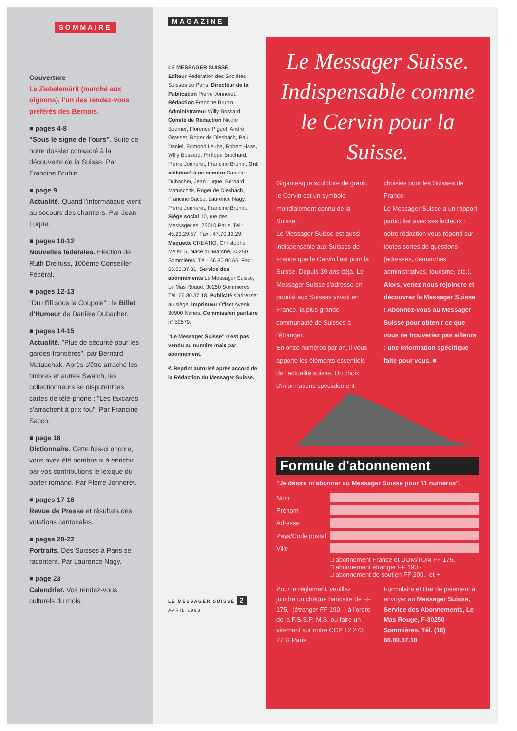SOMMAIRE
Couverture
Le Ziebelemärit (marché aux oignons), l'un des rendez-vous préférés des Bernois.
■ pages 4-8
"Sous le signe de l'ours". Suite de notre dossier consacré à la découverte de la Suisse. Par Francine Bruhin.
■ page 9
Actualité. Quand l'informatique vient au secours des chantiers. Par Jean Luque.
■ pages 10-12
Nouvelles fédérales. Election de Ruth Dreifuss, 100ème Conseiller Fédéral.
■ pages 12-13
"Du rififi sous la Coupole" : le Billet d'Humeur de Danièle Dubacher.
■ pages 14-15
Actualité. "Plus de sécurité pour les gardes-frontières". par Bernard Matuschak. Après s'être arraché les timbres et autres Swatch, les collectionneurs se disputent les cartes de télé-phone : "Les taxcards s'arrachent à prix fou". Par Francine Sacco.
■ page 16
Dictionnaire. Cette fois-ci encore, vous avez été nombreux à enrichir par vos contributions le lexique du parler romand. Par Pierre Jonneret.
■ pages 17-18
Revue de Presse et résultats des votations cantonales.
■ pages 20-22
Portraits. Des Suisses à Paris se racontent. Par Laurence Nagy.
■ page 23
Calendrier. Vos rendez-vous culturels du mois.
MAGAZINE
LE MESSAGER SUISSE
Editeur Fédération des Sociétés Suisses de Paris. Directeur de la Publication Pierre Jonneret. Rédaction Francine Bruhin. Administrateur Willy Bossard. Comité de Rédaction Nicole Bodmer, Florence Piguet, André Grasset, Roger de Diesbach, Paul Daniel, Edmond Leuba, Robert Haas, Willy Bossard, Philippe Brochard, Pierre Jonneret, Francine Bruhin. Ont collaboré à ce numéro Danièle Dubacher, Jean Luque, Bernard Matuschak, Roger de Diesbach, Francine Sacco, Laurence Nagy, Pierre Jonneret, Francine Bruhin. Siège social 10, rue des Messageries. 75010 Paris. Tél : 45.23.29.57. Fax : 47.70.13.29. Maquette CREATIO. Christophe Meier. 5, place du Marché, 30250 Sommières. Tél : 66.80.96.66. Fax : 66.80.37.31. Service des abonnements Le Messager Suisse, Le Mas Rouge, 30250 Sommières. Tél: 66.80.37.18. Publicité s'adresser au siège. Imprimeur Offset Avenir. 30900 Nîmes. Commission paritaire n° 52679.
"Le Messager Suisse" n'est pas vendu au numéro mais par abonnement.
© Reprint autorisé après accord de la Rédaction du Messager Suisse.
LE MESSAGER SUISSE 2 AVRIL 1993
Le Messager Suisse. Indispensable comme le Cervin pour la Suisse.
Gigantesque sculpture de granit, le Cervin est un symbole mondialement connu de la Suisse.
Le Messager Suisse est aussi indispensable aux Suisses de France que le Cervin l'est pour la Suisse. Depuis 39 ans déjà, Le Messager Suisse s'adresse en priorité aux Suisses vivant en France, la plus grande communauté de Suisses à l'étranger.
En onze numéros par an, il vous apporte les éléments essentiels de l'actualité suisse. Un choix d'informations spécialement
choisies pour les Suisses de France.
Le Messager Suisse a un rapport particulier avec ses lecteurs : notre rédaction vous répond sur toutes sortes de questions (adresses, démarches administratives, tourisme, etc.).
Alors, venez nous rejoindre et découvrez le Messager Suisse ! Abonnez-vous au Messager Suisse pour obtenir ce que vous ne trouveriez pas ailleurs : une information spécifique faite pour vous. ■
Formule d'abonnement
"Je désire m'abonner au Messager Suisse pour 11 numéros".
Nom
Prénom
Adresse
Pays/Code postal
Ville
□ abonnement France et DOM/TOM FF 175,-
□ abonnement étranger FF 190,-
□ abonnement de soutien FF 200,- et +
Pour le règlement, veuillez joindre un chèque bancaire de FF 175,- (étranger FF 190,-) à l'ordre de la F.S.S.P.-M.S. ou faire un virement sur notre CCP 12 273 27 G Paris.
Formulaire et titre de paiement à envoyer au Messager Suisse, Service des Abonnements, Le Mas Rouge, F-30250 Sommières. Tél. (16) 66.80.37.18